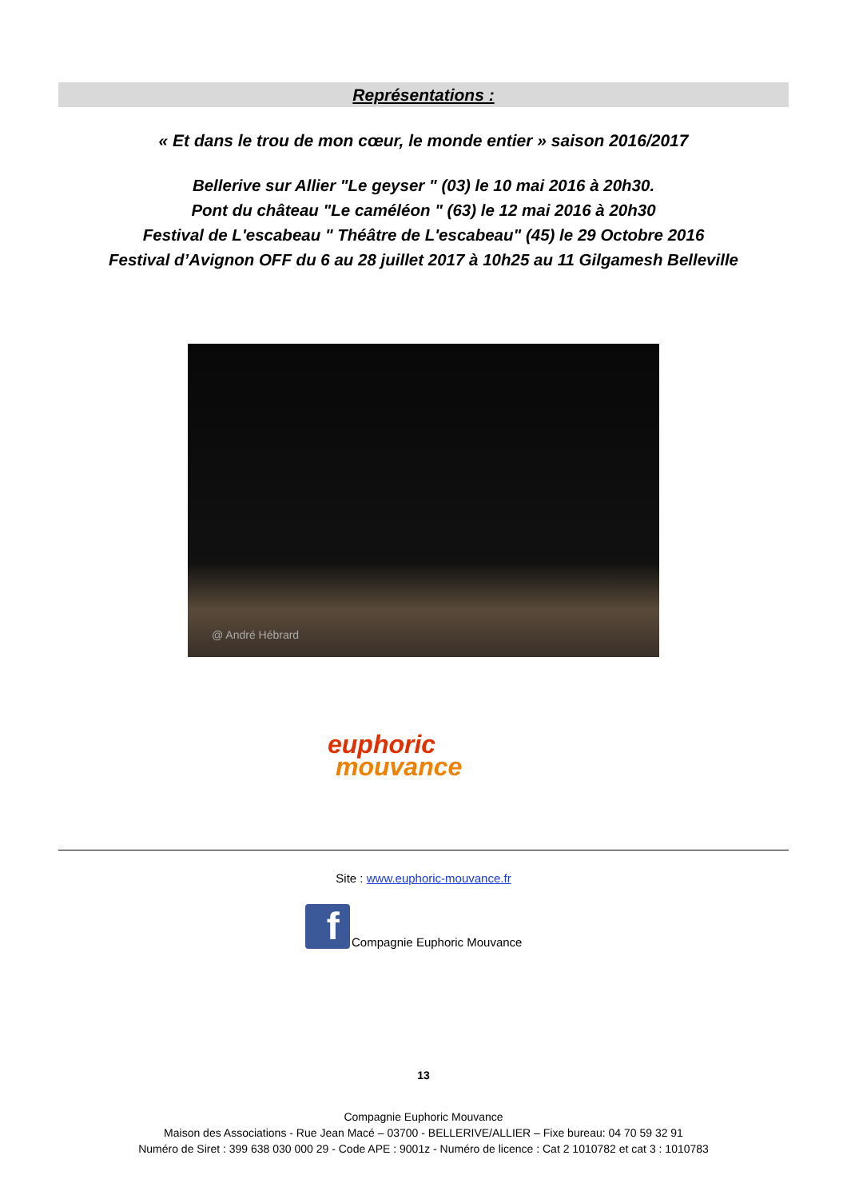Représentations :
« Et dans le trou de mon cœur, le monde entier » saison 2016/2017
Bellerive sur Allier "Le geyser " (03) le 10 mai 2016 à 20h30.
Pont du château "Le caméléon " (63) le 12 mai 2016 à 20h30
Festival de L'escabeau " Théâtre de L'escabeau" (45) le 29 Octobre 2016
Festival d’Avignon OFF du 6 au 28 juillet 2017 à 10h25 au 11 Gilgamesh Belleville
@ André Hébrard
euphoric
mouvance
Site : www.euphoric-mouvance.fr
f
Compagnie Euphoric Mouvance
13
Compagnie Euphoric Mouvance
Maison des Associations - Rue Jean Macé – 03700 - BELLERIVE/ALLIER – Fixe bureau: 04 70 59 32 91
Numéro de Siret : 399 638 030 000 29 - Code APE : 9001z - Numéro de licence : Cat 2 1010782 et cat 3 : 1010783